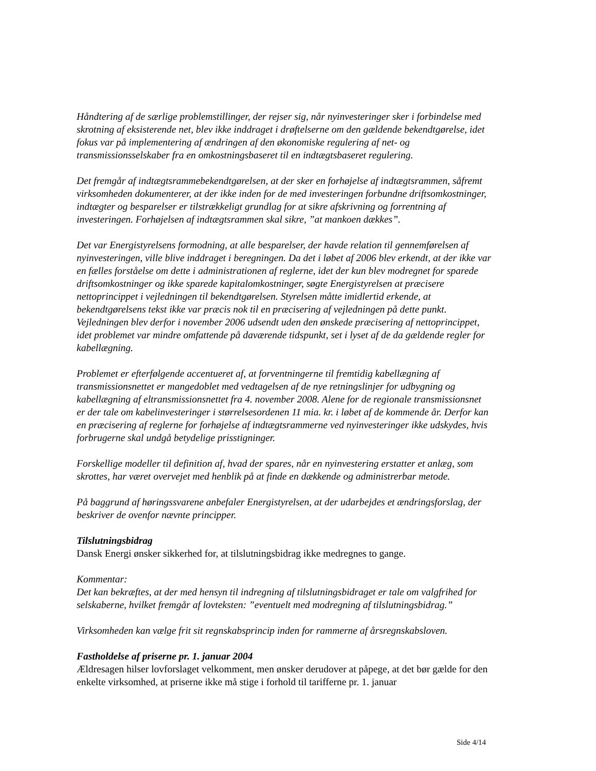Håndtering af de særlige problemstillinger, der rejser sig, når nyinvesteringer sker i forbindelse med skrotning af eksisterende net, blev ikke inddraget i drøftelserne om den gældende bekendtgørelse, idet fokus var på implementering af ændringen af den økonomiske regulering af net- og transmissionsselskaber fra en omkostningsbaseret til en indtægtsbaseret regulering.
Det fremgår af indtægtsrammebekendtgørelsen, at der sker en forhøjelse af indtægtsrammen, såfremt virksomheden dokumenterer, at der ikke inden for de med investeringen forbundne driftsomkostninger, indtægter og besparelser er tilstrækkeligt grundlag for at sikre afskrivning og forrentning af investeringen. Forhøjelsen af indtægtsrammen skal sikre, ”at mankoen dækkes”.
Det var Energistyrelsens formodning, at alle besparelser, der havde relation til gennemførelsen af nyinvesteringen, ville blive inddraget i beregningen. Da det i løbet af 2006 blev erkendt, at der ikke var en fælles forståelse om dette i administrationen af reglerne, idet der kun blev modregnet for sparede driftsomkostninger og ikke sparede kapitalomkostninger, søgte Energistyrelsen at præcisere nettoprincippet i vejledningen til bekendtgørelsen. Styrelsen måtte imidlertid erkende, at bekendtgørelsens tekst ikke var præcis nok til en præcisering af vejledningen på dette punkt. Vejledningen blev derfor i november 2006 udsendt uden den ønskede præcisering af nettoprincippet, idet problemet var mindre omfattende på daværende tidspunkt, set i lyset af de da gældende regler for kabellægning.
Problemet er efterfølgende accentueret af, at forventningerne til fremtidig kabellægning af transmissionsnettet er mangedoblet med vedtagelsen af de nye retningslinjer for udbygning og kabellægning af eltransmissionsnettet fra 4. november 2008. Alene for de regionale transmissionsnet er der tale om kabelinvesteringer i størrelsesordenen 11 mia. kr. i løbet af de kommende år. Derfor kan en præcisering af reglerne for forhøjelse af indtægtsrammerne ved nyinvesteringer ikke udskydes, hvis forbrugerne skal undgå betydelige prisstigninger.
Forskellige modeller til definition af, hvad der spares, når en nyinvestering erstatter et anlæg, som skrottes, har været overvejet med henblik på at finde en dækkende og administrerbar metode.
På baggrund af høringssvarene anbefaler Energistyrelsen, at der udarbejdes et ændringsforslag, der beskriver de ovenfor nævnte principper.
Tilslutningsbidrag
Dansk Energi ønsker sikkerhed for, at tilslutningsbidrag ikke medregnes to gange.
Kommentar:
Det kan bekræftes, at der med hensyn til indregning af tilslutningsbidraget er tale om valgfrihed for selskaberne, hvilket fremgår af lovteksten: ”eventuelt med modregning af tilslutningsbidrag.”
Virksomheden kan vælge frit sit regnskabsprincip inden for rammerne af årsregnskabsloven.
Fastholdelse af priserne pr. 1. januar 2004
Ældresagen hilser lovforslaget velkomment, men ønsker derudover at påpege, at det bør gælde for den enkelte virksomhed, at priserne ikke må stige i forhold til tarifferne pr. 1. januar
Side 4/14